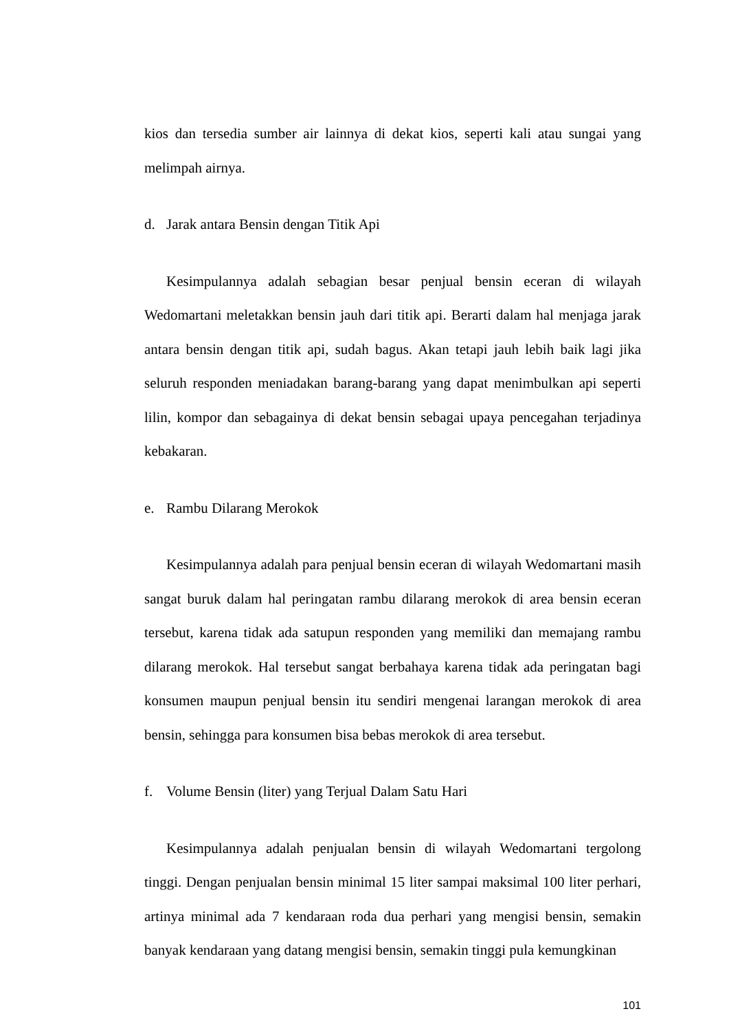kios dan tersedia sumber air lainnya di dekat kios, seperti kali atau sungai yang melimpah airnya.
d. Jarak antara Bensin dengan Titik Api
Kesimpulannya adalah sebagian besar penjual bensin eceran di wilayah Wedomartani meletakkan bensin jauh dari titik api. Berarti dalam hal menjaga jarak antara bensin dengan titik api, sudah bagus. Akan tetapi jauh lebih baik lagi jika seluruh responden meniadakan barang-barang yang dapat menimbulkan api seperti lilin, kompor dan sebagainya di dekat bensin sebagai upaya pencegahan terjadinya kebakaran.
e. Rambu Dilarang Merokok
Kesimpulannya adalah para penjual bensin eceran di wilayah Wedomartani masih sangat buruk dalam hal peringatan rambu dilarang merokok di area bensin eceran tersebut, karena tidak ada satupun responden yang memiliki dan memajang rambu dilarang merokok. Hal tersebut sangat berbahaya karena tidak ada peringatan bagi konsumen maupun penjual bensin itu sendiri mengenai larangan merokok di area bensin, sehingga para konsumen bisa bebas merokok di area tersebut.
f. Volume Bensin (liter) yang Terjual Dalam Satu Hari
Kesimpulannya adalah penjualan bensin di wilayah Wedomartani tergolong tinggi. Dengan penjualan bensin minimal 15 liter sampai maksimal 100 liter perhari, artinya minimal ada 7 kendaraan roda dua perhari yang mengisi bensin, semakin banyak kendaraan yang datang mengisi bensin, semakin tinggi pula kemungkinan
101